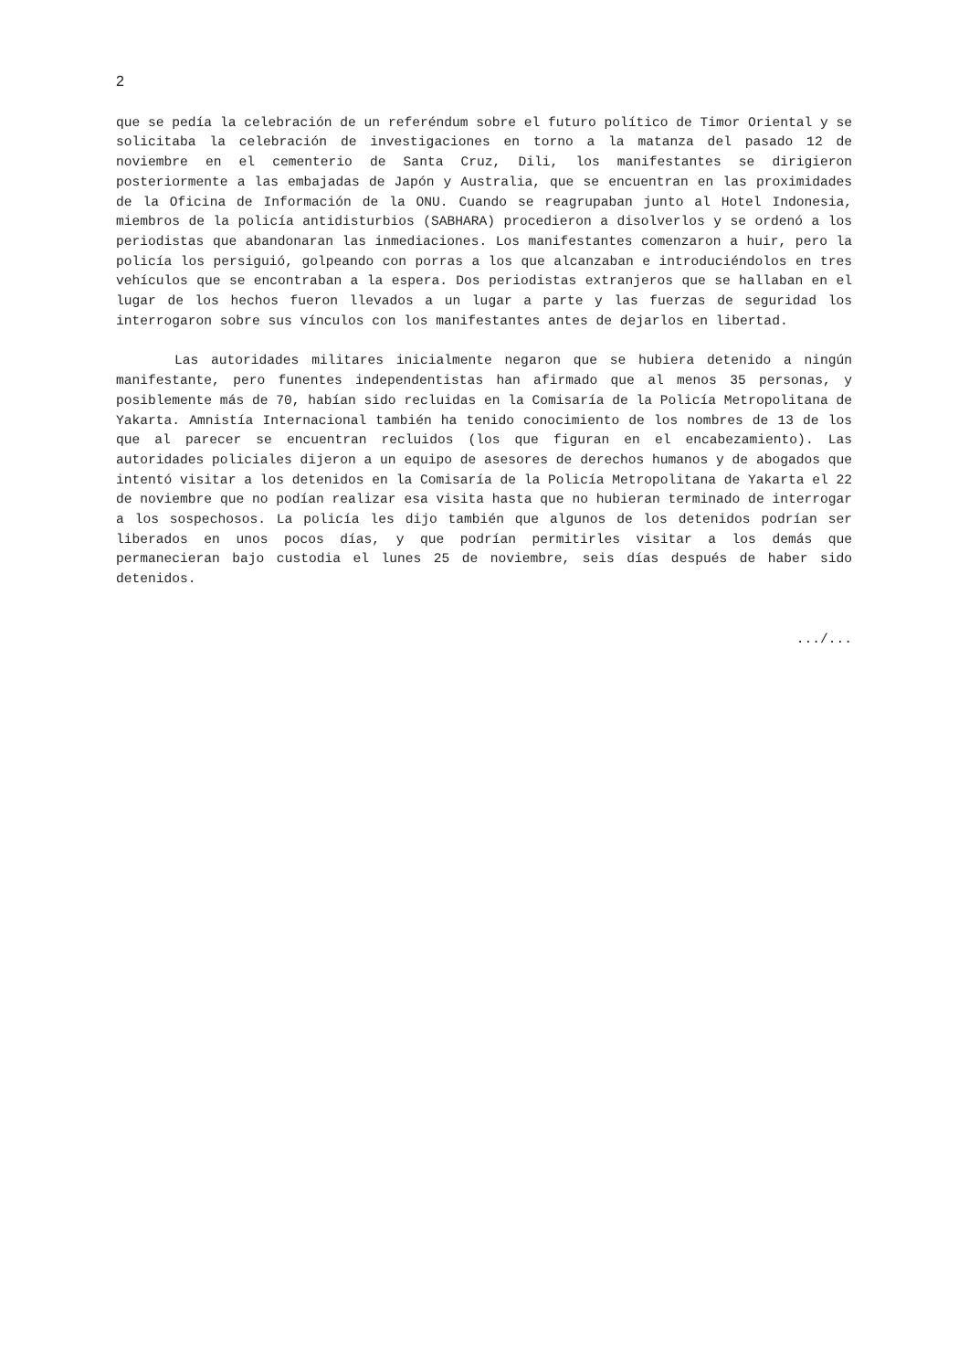2
que se pedía la celebración de un referéndum sobre el futuro político de Timor Oriental y se solicitaba la celebración de investigaciones en torno a la matanza del pasado 12 de noviembre en el cementerio de Santa Cruz, Dili, los manifestantes se dirigieron posteriormente a las embajadas de Japón y Australia, que se encuentran en las proximidades de la Oficina de Información de la ONU. Cuando se reagrupaban junto al Hotel Indonesia, miembros de la policía antidisturbios (SABHARA) procedieron a disolverlos y se ordenó a los periodistas que abandonaran las inmediaciones. Los manifestantes comenzaron a huir, pero la policía los persiguió, golpeando con porras a los que alcanzaban e introduciéndolos en tres vehículos que se encontraban a la espera. Dos periodistas extranjeros que se hallaban en el lugar de los hechos fueron llevados a un lugar a parte y las fuerzas de seguridad los interrogaron sobre sus vínculos con los manifestantes antes de dejarlos en libertad.
Las autoridades militares inicialmente negaron que se hubiera detenido a ningún manifestante, pero funentes independentistas han afirmado que al menos 35 personas, y posiblemente más de 70, habían sido recluidas en la Comisaría de la Policía Metropolitana de Yakarta. Amnistía Internacional también ha tenido conocimiento de los nombres de 13 de los que al parecer se encuentran recluidos (los que figuran en el encabezamiento). Las autoridades policiales dijeron a un equipo de asesores de derechos humanos y de abogados que intentó visitar a los detenidos en la Comisaría de la Policía Metropolitana de Yakarta el 22 de noviembre que no podían realizar esa visita hasta que no hubieran terminado de interrogar a los sospechosos. La policía les dijo también que algunos de los detenidos podrían ser liberados en unos pocos días, y que podrían permitirles visitar a los demás que permanecieran bajo custodia el lunes 25 de noviembre, seis días después de haber sido detenidos.
.../...